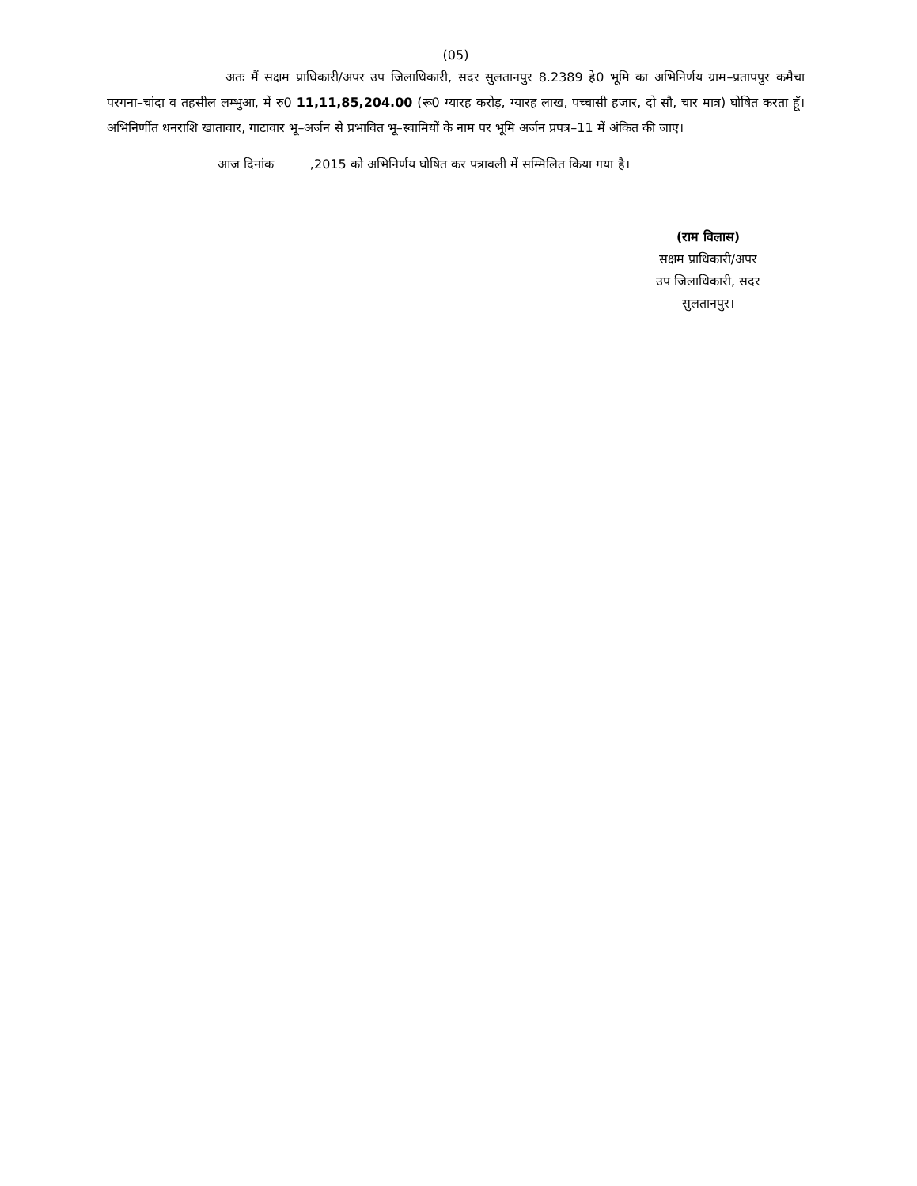(05)
अतः मैं सक्षम प्राधिकारी/अपर उप जिलाधिकारी, सदर सुलतानपुर 8.2389 हे0 भूमि का अभिनिर्णय ग्राम–प्रतापपुर कमैचा परगना–चांदा व तहसील लम्भुआ, में रु0 11,11,85,204.00 (रू0 ग्यारह करोड़, ग्यारह लाख, पच्चासी हजार, दो सौ, चार मात्र) घोषित करता हूँ। अभिनिर्णीत धनराशि खातावार, गाटावार भू–अर्जन से प्रभावित भू–स्वामियों के नाम पर भूमि अर्जन प्रपत्र–11 में अंकित की जाए।
आज दिनांक ,2015 को अभिनिर्णय घोषित कर पत्रावली में सम्मिलित किया गया है।
(राम विलास)
सक्षम प्राधिकारी/अपर
उप जिलाधिकारी, सदर
सुलतानपुर।